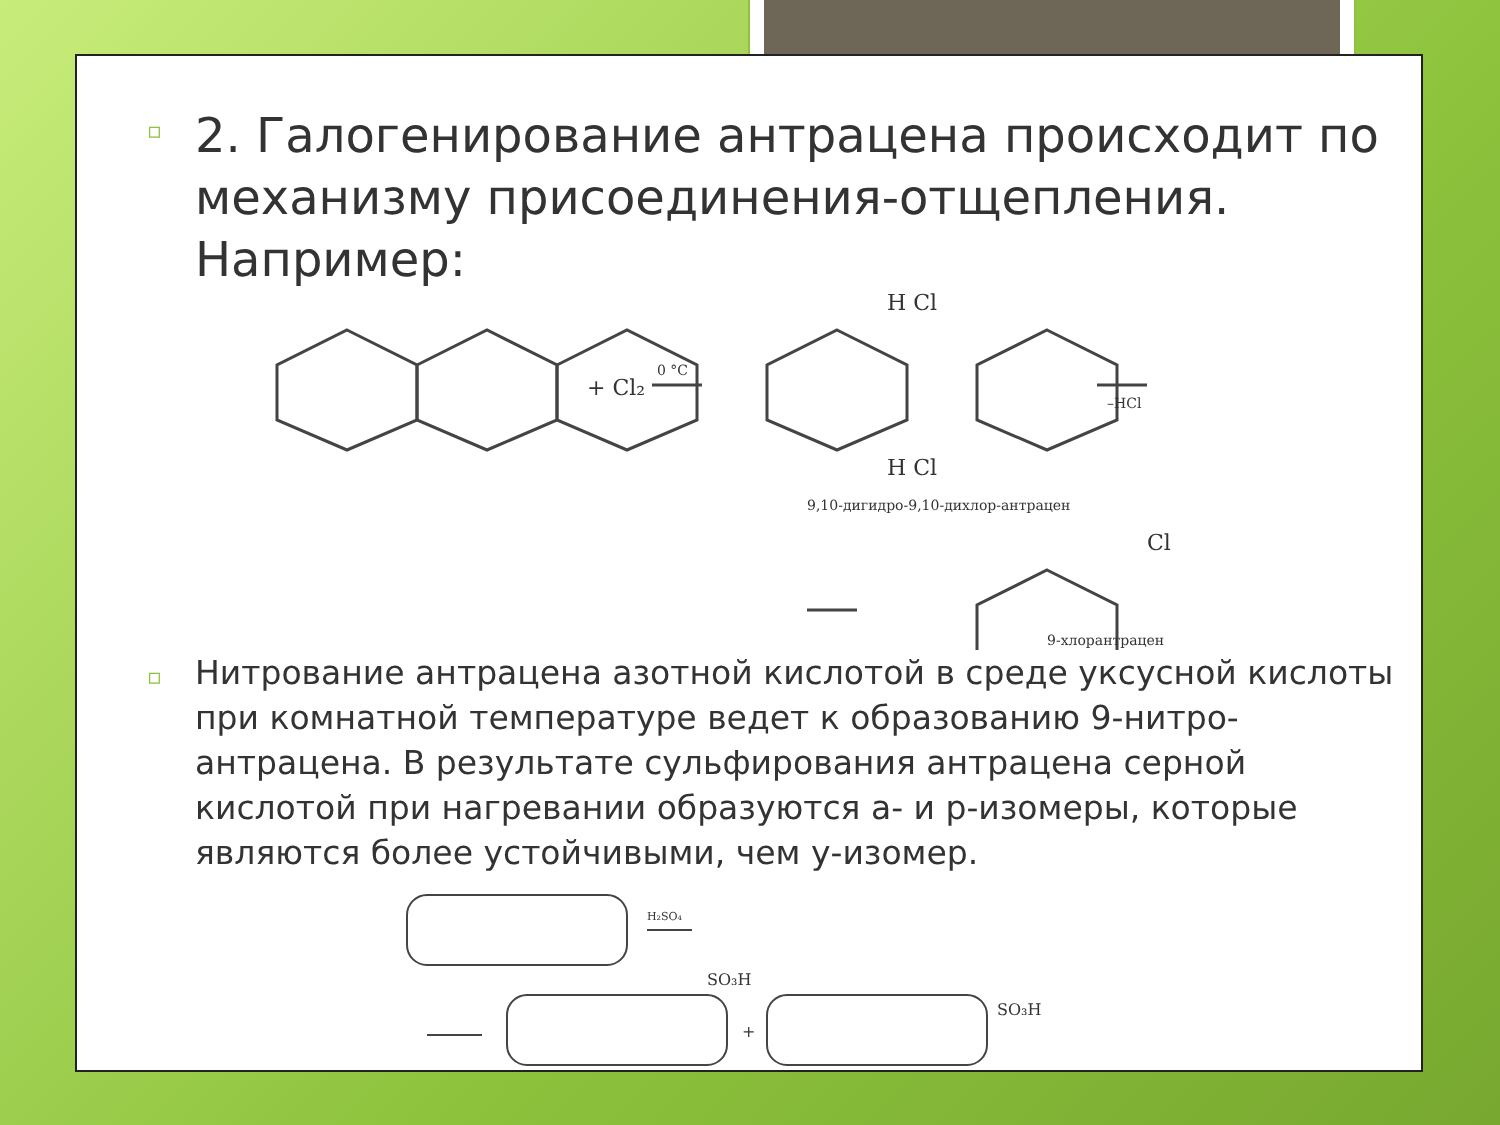▫ 2. Галогенирование антрацена происходит по механизму присоединения-отщепления. Например:
+ Cl₂
0 °C
H Cl
H Cl
9,10-дигидро-9,10-дихлор-антрацен
–HCl
Cl
9-хлорантрацен
▫ Нитрование антрацена азотной кислотой в среде уксусной кислоты при комнатной температуре ведет к образованию 9-нитро-антрацена. В результате сульфирования антрацена серной кислотой при нагревании образуются а- и р-изомеры, которые являются более устойчивыми, чем у-изомер.
H₂SO₄
SO₃H
+
SO₃H